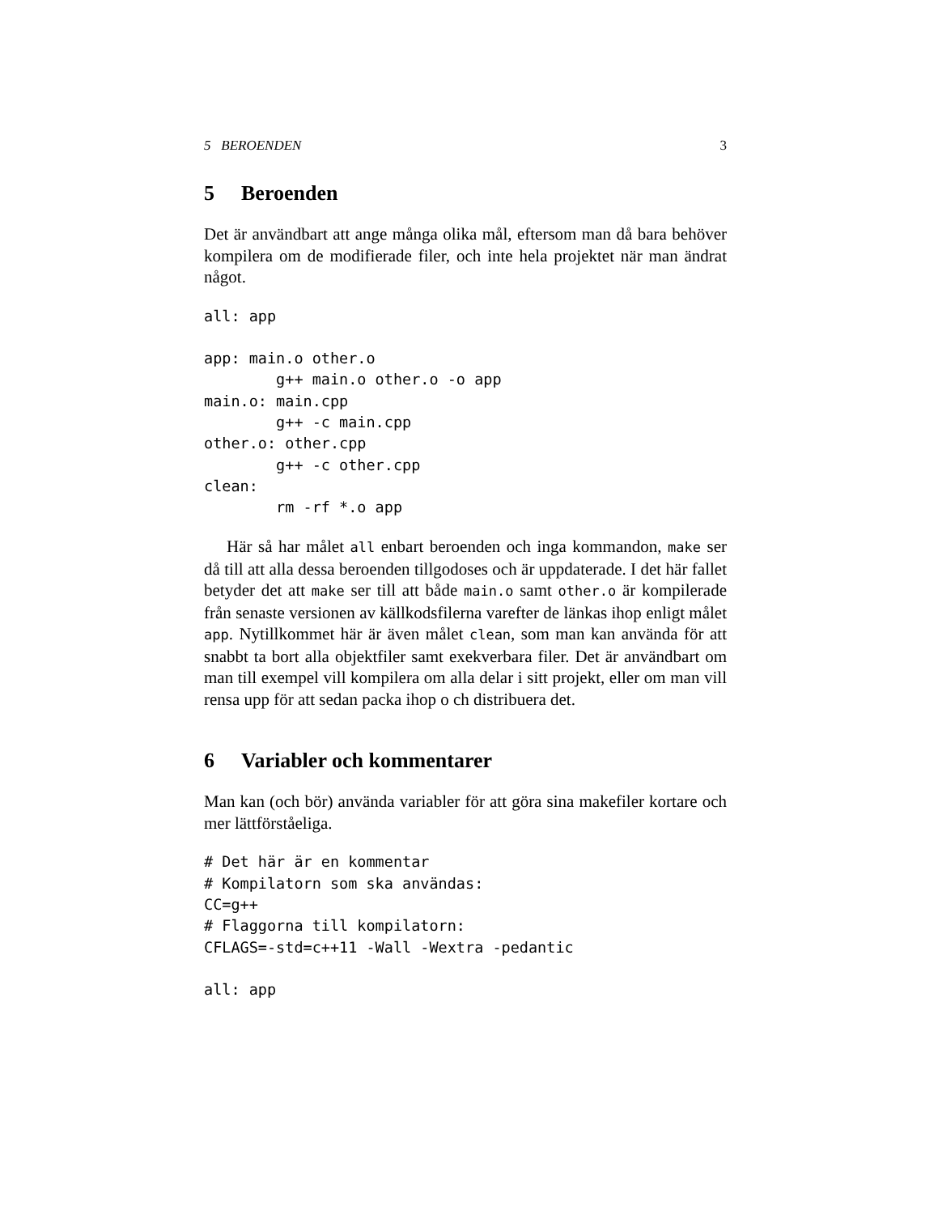5 BEROENDEN 3
5 Beroenden
Det är användbart att ange många olika mål, eftersom man då bara behöver kompilera om de modifierade filer, och inte hela projektet när man ändrat något.
all: app

app: main.o other.o
        g++ main.o other.o -o app
main.o: main.cpp
        g++ -c main.cpp
other.o: other.cpp
        g++ -c other.cpp
clean:
        rm -rf *.o app
Här så har målet all enbart beroenden och inga kommandon, make ser då till att alla dessa beroenden tillgodoses och är uppdaterade. I det här fallet betyder det att make ser till att både main.o samt other.o är kompilerade från senaste versionen av källkodsfilerna varefter de länkas ihop enligt målet app. Nytillkommet här är även målet clean, som man kan använda för att snabbt ta bort alla objektfiler samt exekverbara filer. Det är användbart om man till exempel vill kompilera om alla delar i sitt projekt, eller om man vill rensa upp för att sedan packa ihop o ch distribuera det.
6 Variabler och kommentarer
Man kan (och bör) använda variabler för att göra sina makefiler kortare och mer lättförståeliga.
# Det här är en kommentar
# Kompilatorn som ska användas:
CC=g++
# Flaggorna till kompilatorn:
CFLAGS=-std=c++11 -Wall -Wextra -pedantic

all: app